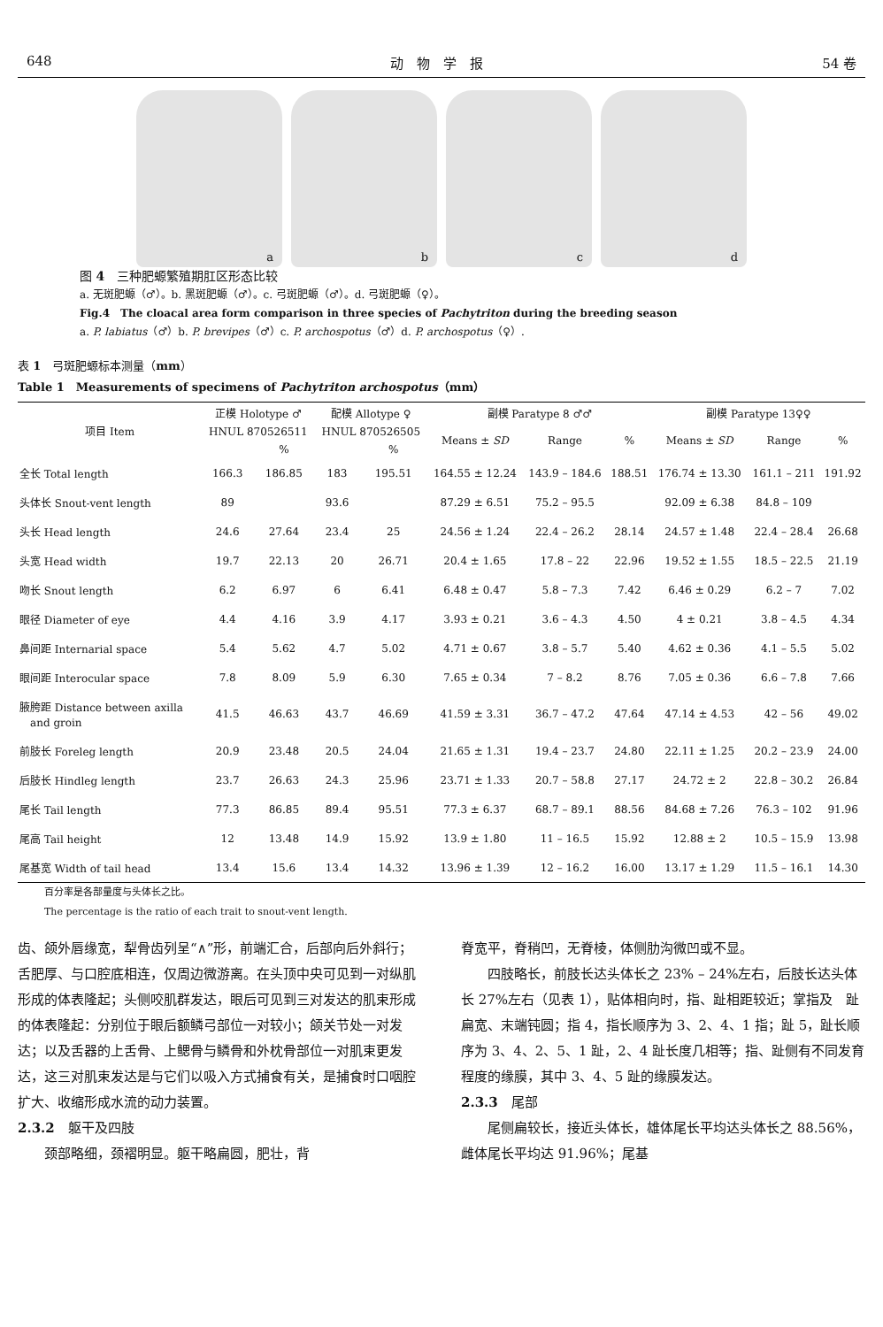648 动　物　学　报 54 卷
a
b
c
d
图 4　三种肥螈繁殖期肛区形态比较
a. 无斑肥螈（♂）。b. 黑斑肥螈（♂）。c. 弓斑肥螈（♂）。d. 弓斑肥螈（♀）。
Fig.4　The cloacal area form comparison in three species of Pachytriton during the breeding season
a. P. labiatus（♂）b. P. brevipes（♂）c. P. archospotus（♂）d. P. archospotus（♀）.
表 1　弓斑肥螈标本测量（mm）
Table 1　Measurements of specimens of Pachytriton archospotus（mm）
| 项目 Item | 正模 Holotype ♂ | | 配模 Allotype ♀ | | 副模 Paratype 8 ♂♂ | | | 副模 Paratype 13♀♀ | | |
| --- | --- | --- | --- | --- | --- | --- | --- | --- | --- | --- |
| | HNUL 870526511 | | HNUL 870526505 | | Means ± SD | Range | % | Means ± SD | Range | % |
| | | % | | % | | | | | | |
| 全长 Total length | 166.3 | 186.85 | 183 | 195.51 | 164.55 ± 12.24 | 143.9 – 184.6 | 188.51 | 176.74 ± 13.30 | 161.1 – 211 | 191.92 |
| 头体长 Snout-vent length | 89 | | 93.6 | | 87.29 ± 6.51 | 75.2 – 95.5 | | 92.09 ± 6.38 | 84.8 – 109 | |
| 头长 Head length | 24.6 | 27.64 | 23.4 | 25 | 24.56 ± 1.24 | 22.4 – 26.2 | 28.14 | 24.57 ± 1.48 | 22.4 – 28.4 | 26.68 |
| 头宽 Head width | 19.7 | 22.13 | 20 | 26.71 | 20.4 ± 1.65 | 17.8 – 22 | 22.96 | 19.52 ± 1.55 | 18.5 – 22.5 | 21.19 |
| 吻长 Snout length | 6.2 | 6.97 | 6 | 6.41 | 6.48 ± 0.47 | 5.8 – 7.3 | 7.42 | 6.46 ± 0.29 | 6.2 – 7 | 7.02 |
| 眼径 Diameter of eye | 4.4 | 4.16 | 3.9 | 4.17 | 3.93 ± 0.21 | 3.6 – 4.3 | 4.50 | 4 ± 0.21 | 3.8 – 4.5 | 4.34 |
| 鼻间距 Internarial space | 5.4 | 5.62 | 4.7 | 5.02 | 4.71 ± 0.67 | 3.8 – 5.7 | 5.40 | 4.62 ± 0.36 | 4.1 – 5.5 | 5.02 |
| 眼间距 Interocular space | 7.8 | 8.09 | 5.9 | 6.30 | 7.65 ± 0.34 | 7 – 8.2 | 8.76 | 7.05 ± 0.36 | 6.6 – 7.8 | 7.66 |
| 腋胯距 Distance between axilla and groin | 41.5 | 46.63 | 43.7 | 46.69 | 41.59 ± 3.31 | 36.7 – 47.2 | 47.64 | 47.14 ± 4.53 | 42 – 56 | 49.02 |
| 前肢长 Foreleg length | 20.9 | 23.48 | 20.5 | 24.04 | 21.65 ± 1.31 | 19.4 – 23.7 | 24.80 | 22.11 ± 1.25 | 20.2 – 23.9 | 24.00 |
| 后肢长 Hindleg length | 23.7 | 26.63 | 24.3 | 25.96 | 23.71 ± 1.33 | 20.7 – 58.8 | 27.17 | 24.72 ± 2 | 22.8 – 30.2 | 26.84 |
| 尾长 Tail length | 77.3 | 86.85 | 89.4 | 95.51 | 77.3 ± 6.37 | 68.7 – 89.1 | 88.56 | 84.68 ± 7.26 | 76.3 – 102 | 91.96 |
| 尾高 Tail height | 12 | 13.48 | 14.9 | 15.92 | 13.9 ± 1.80 | 11 – 16.5 | 15.92 | 12.88 ± 2 | 10.5 – 15.9 | 13.98 |
| 尾基宽 Width of tail head | 13.4 | 15.6 | 13.4 | 14.32 | 13.96 ± 1.39 | 12 – 16.2 | 16.00 | 13.17 ± 1.29 | 11.5 – 16.1 | 14.30 |
百分率是各部量度与头体长之比。
The percentage is the ratio of each trait to snout-vent length.
齿、颌外唇缘宽，犁骨齿列呈“∧”形，前端汇合，后部向后外斜行；舌肥厚、与口腔底相连，仅周边微游离。在头顶中央可见到一对纵肌形成的体表隆起；头侧咬肌群发达，眼后可见到三对发达的肌束形成的体表隆起：分别位于眼后额鳞弓部位一对较小；颌关节处一对发达；以及舌器的上舌骨、上鳃骨与鳞骨和外枕骨部位一对肌束更发达，这三对肌束发达是与它们以吸入方式捕食有关，是捕食时口咽腔扩大、收缩形成水流的动力装置。
2.3.2　躯干及四肢
　　颈部略细，颈褶明显。躯干略扁圆，肥壮，背
脊宽平，脊稍凹，无脊棱，体侧肋沟微凹或不显。
　　四肢略长，前肢长达头体长之 23% – 24%左右，后肢长达头体长 27%左右（见表 1），贴体相向时，指、趾相距较近；掌指及　趾扁宽、末端钝圆；指 4，指长顺序为 3、2、4、1 指；趾 5，趾长顺序为 3、4、2、5、1 趾，2、4 趾长度几相等；指、趾侧有不同发育程度的缘膜，其中 3、4、5 趾的缘膜发达。
2.3.3　尾部
　　尾侧扁较长，接近头体长，雄体尾长平均达头体长之 88.56%，雌体尾长平均达 91.96%；尾基